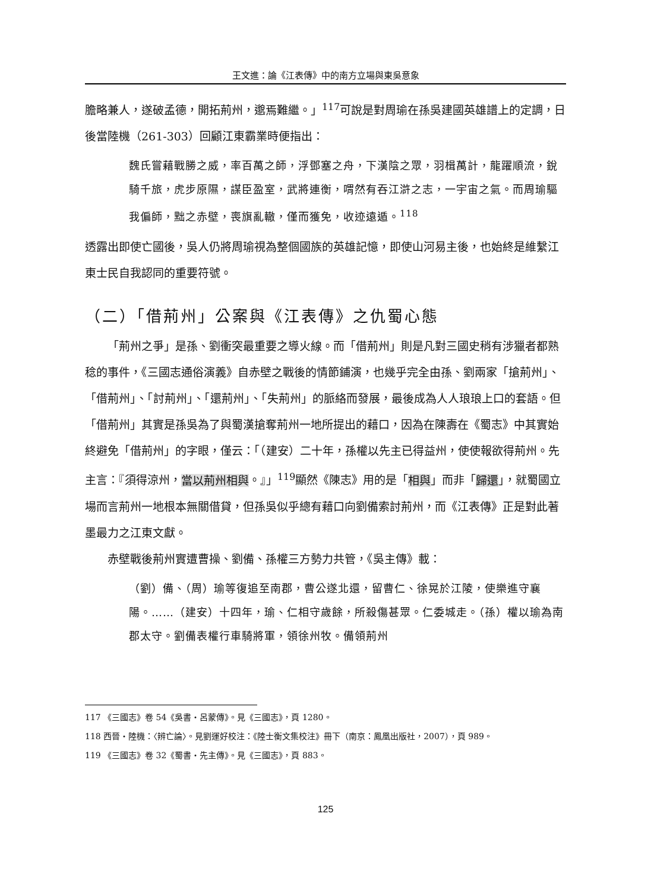王文進：論《江表傳》中的南方立場與東吳意象
膽略兼人，遂破孟德，開拓荊州，邈焉難繼。」<sup>117</sup>可說是對周瑜在孫吳建國英雄譜上的定調，日後當陸機（261-303）回顧江東霸業時便指出：
魏氏嘗藉戰勝之威，率百萬之師，浮鄧塞之舟，下漢陰之眾，羽楫萬計，龍躍順流，銳騎千旅，虎步原隰，謀臣盈室，武將連衡，喟然有吞江滸之志，一宇宙之氣。而周瑜驅我偏師，黜之赤壁，喪旗亂轍，僅而獲免，收迹遠遁。<sup>118</sup>
透露出即使亡國後，吳人仍將周瑜視為整個國族的英雄記憶，即使山河易主後，也始終是維繫江東士民自我認同的重要符號。
（二）「借荊州」公案與《江表傳》之仇蜀心態
「荊州之爭」是孫、劉衝突最重要之導火線。而「借荊州」則是凡對三國史稍有涉獵者都熟稔的事件，《三國志通俗演義》自赤壁之戰後的情節鋪演，也幾乎完全由孫、劉兩家「搶荊州」、「借荊州」、「討荊州」、「還荊州」、「失荊州」的脈絡而發展，最後成為人人琅琅上口的套語。但「借荊州」其實是孫吳為了與蜀漢搶奪荊州一地所提出的藉口，因為在陳壽在《蜀志》中其實始終避免「借荊州」的字眼，僅云：「（建安）二十年，孫權以先主已得益州，使使報欲得荊州。先主言：『須得涼州，當以荊州相與。』」<sup>119</sup>顯然《陳志》用的是「相與」而非「歸還」，就蜀國立場而言荊州一地根本無關借貸，但孫吳似乎總有藉口向劉備索討荊州，而《江表傳》正是對此著墨最力之江東文獻。
赤壁戰後荊州實遭曹操、劉備、孫權三方勢力共管，《吳主傳》載：
（劉）備、（周）瑜等復追至南郡，曹公遂北還，留曹仁、徐晃於江陵，使樂進守襄陽。……（建安）十四年，瑜、仁相守歲餘，所殺傷甚眾。仁委城走。（孫）權以瑜為南郡太守。劉備表權行車騎將軍，領徐州牧。備領荊州
117 《三國志》卷 54《吳書・呂蒙傳》。見《三國志》，頁 1280。
118 西晉・陸機：〈辨亡論〉。見劉運好校注：《陸士衡文集校注》冊下（南京：鳳凰出版社，2007），頁 989。
119 《三國志》卷 32《蜀書・先主傳》。見《三國志》，頁 883。
125